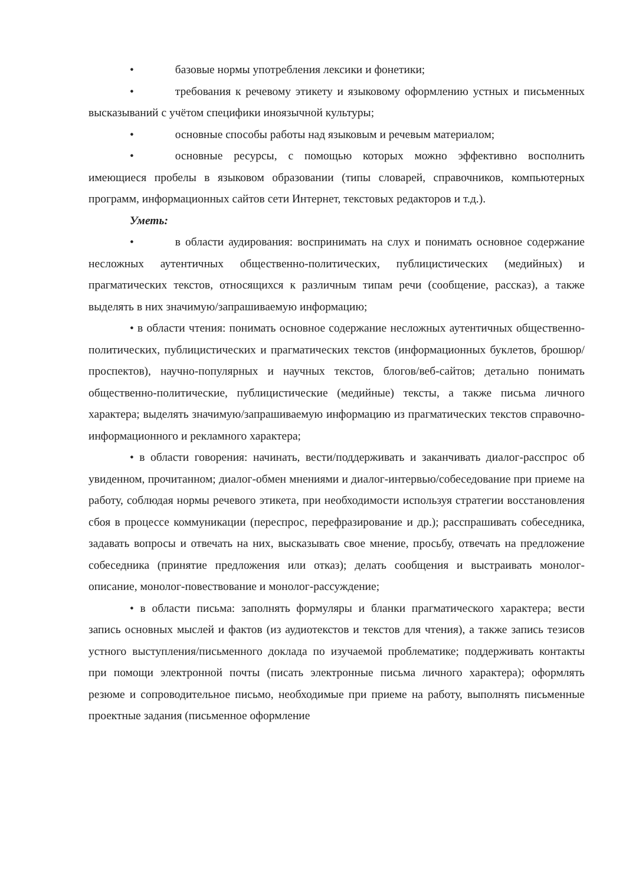• базовые нормы употребления лексики и фонетики;
• требования к речевому этикету и языковому оформлению устных и письменных высказываний с учётом специфики иноязычной культуры;
• основные способы работы над языковым и речевым материалом;
• основные ресурсы, с помощью которых можно эффективно восполнить имеющиеся пробелы в языковом образовании (типы словарей, справочников, компьютерных программ, информационных сайтов сети Интернет, текстовых редакторов и т.д.).
Уметь:
• в области аудирования: воспринимать на слух и понимать основное содержание несложных аутентичных общественно-политических, публицистических (медийных) и прагматических текстов, относящихся к различным типам речи (сообщение, рассказ), а также выделять в них значимую/запрашиваемую информацию;
• в области чтения: понимать основное содержание несложных аутентичных общественно-политических, публицистических и прагматических текстов (информационных буклетов, брошюр/проспектов), научно-популярных и научных текстов, блогов/веб-сайтов; детально понимать общественно-политические, публицистические (медийные) тексты, а также письма личного характера; выделять значимую/запрашиваемую информацию из прагматических текстов справочно-информационного и рекламного характера;
• в области говорения: начинать, вести/поддерживать и заканчивать диалог-расспрос об увиденном, прочитанном; диалог-обмен мнениями и диалог-интервью/собеседование при приеме на работу, соблюдая нормы речевого этикета, при необходимости используя стратегии восстановления сбоя в процессе коммуникации (переспрос, перефразирование и др.); расспрашивать собеседника, задавать вопросы и отвечать на них, высказывать свое мнение, просьбу, отвечать на предложение собеседника (принятие предложения или отказ); делать сообщения и выстраивать монолог-описание, монолог-повествование и монолог-рассуждение;
• в области письма: заполнять формуляры и бланки прагматического характера; вести запись основных мыслей и фактов (из аудиотекстов и текстов для чтения), а также запись тезисов устного выступления/письменного доклада по изучаемой проблематике; поддерживать контакты при помощи электронной почты (писать электронные письма личного характера); оформлять резюме и сопроводительное письмо, необходимые при приеме на работу, выполнять письменные проектные задания (письменное оформление